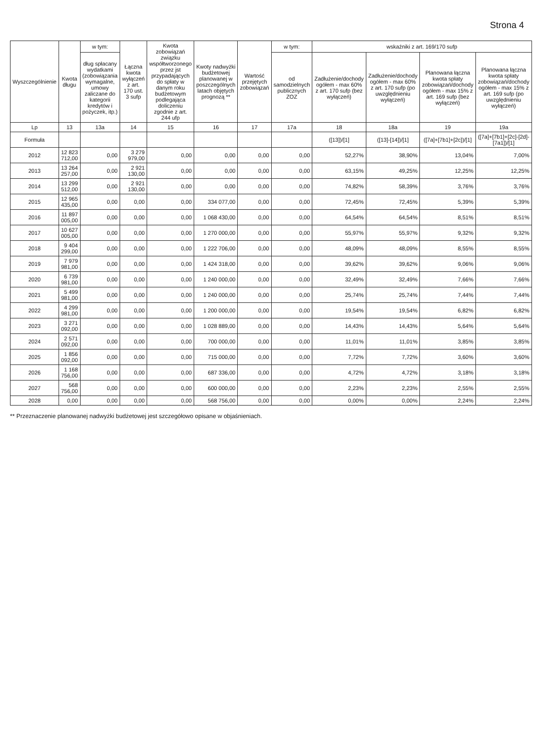Strona 4
| Wyszczególnienie | Kwota długu | w tym: | Łączna kwota wyłączeń z art. 170 ust. 3 sufp | Kwota zobowiązań związku współtworzonego przez jst przypadających do spłaty w danym roku budżetowym podlegająca doliczeniu zgodnie z art. 244 ufp | Kwoty nadwyżki budżetowej planowanej w poszczególnych latach objętych prognozą ** | Wartość przejętych zobowiązań | w tym: | wskaźniki z art. 169/170 sufp | | | |
| --- | --- | --- | --- | --- | --- | --- | --- | --- | --- | --- | --- |
| | | dług spłacany wydatkami (zobowiązania wymagalne, umowy zaliczane do kategorii kredytów i pożyczek, itp.) | | | | | od samodzielnych publicznych ZOZ | Zadłużenie/dochody ogółem - max 60% z art. 170 sufp (bez wyłączeń) | Zadłużenie/dochody ogółem - max 60% z art. 170 sufp (po uwzględnieniu wyłączeń) | Planowana łączna kwota spłaty zobowiązań/dochody ogółem - max 15% z art. 169 sufp (bez wyłączeń) | Planowana łączna kwota spłaty zobowiązań/dochody ogółem - max 15% z art. 169 sufp (po uwzględnieniu wyłączeń) |
| Lp | 13 | 13a | 14 | 15 | 16 | 17 | 17a | 18 | 18a | 19 | 19a |
| Formuła | | | | | | | | ([13])/[1] | ([13]-[14])/[1] | ([7a]+[7b1]+[2c])/[1] | ([7a]+[7b1]+[2c]-[2d]-[7a1])/[1] |
| 2012 | 12 823 712,00 | 0,00 | 3 279 979,00 | 0,00 | 0,00 | 0,00 | 0,00 | 52,27% | 38,90% | 13,04% | 7,00% |
| 2013 | 13 264 257,00 | 0,00 | 2 921 130,00 | 0,00 | 0,00 | 0,00 | 0,00 | 63,15% | 49,25% | 12,25% | 12,25% |
| 2014 | 13 299 512,00 | 0,00 | 2 921 130,00 | 0,00 | 0,00 | 0,00 | 0,00 | 74,82% | 58,39% | 3,76% | 3,76% |
| 2015 | 12 965 435,00 | 0,00 | 0,00 | 0,00 | 334 077,00 | 0,00 | 0,00 | 72,45% | 72,45% | 5,39% | 5,39% |
| 2016 | 11 897 005,00 | 0,00 | 0,00 | 0,00 | 1 068 430,00 | 0,00 | 0,00 | 64,54% | 64,54% | 8,51% | 8,51% |
| 2017 | 10 627 005,00 | 0,00 | 0,00 | 0,00 | 1 270 000,00 | 0,00 | 0,00 | 55,97% | 55,97% | 9,32% | 9,32% |
| 2018 | 9 404 299,00 | 0,00 | 0,00 | 0,00 | 1 222 706,00 | 0,00 | 0,00 | 48,09% | 48,09% | 8,55% | 8,55% |
| 2019 | 7 979 981,00 | 0,00 | 0,00 | 0,00 | 1 424 318,00 | 0,00 | 0,00 | 39,62% | 39,62% | 9,06% | 9,06% |
| 2020 | 6 739 981,00 | 0,00 | 0,00 | 0,00 | 1 240 000,00 | 0,00 | 0,00 | 32,49% | 32,49% | 7,66% | 7,66% |
| 2021 | 5 499 981,00 | 0,00 | 0,00 | 0,00 | 1 240 000,00 | 0,00 | 0,00 | 25,74% | 25,74% | 7,44% | 7,44% |
| 2022 | 4 299 981,00 | 0,00 | 0,00 | 0,00 | 1 200 000,00 | 0,00 | 0,00 | 19,54% | 19,54% | 6,82% | 6,82% |
| 2023 | 3 271 092,00 | 0,00 | 0,00 | 0,00 | 1 028 889,00 | 0,00 | 0,00 | 14,43% | 14,43% | 5,64% | 5,64% |
| 2024 | 2 571 092,00 | 0,00 | 0,00 | 0,00 | 700 000,00 | 0,00 | 0,00 | 11,01% | 11,01% | 3,85% | 3,85% |
| 2025 | 1 856 092,00 | 0,00 | 0,00 | 0,00 | 715 000,00 | 0,00 | 0,00 | 7,72% | 7,72% | 3,60% | 3,60% |
| 2026 | 1 168 756,00 | 0,00 | 0,00 | 0,00 | 687 336,00 | 0,00 | 0,00 | 4,72% | 4,72% | 3,18% | 3,18% |
| 2027 | 568 756,00 | 0,00 | 0,00 | 0,00 | 600 000,00 | 0,00 | 0,00 | 2,23% | 2,23% | 2,55% | 2,55% |
| 2028 | 0,00 | 0,00 | 0,00 | 0,00 | 568 756,00 | 0,00 | 0,00 | 0,00% | 0,00% | 2,24% | 2,24% |
** Przeznaczenie planowanej nadwyżki budżetowej jest szczegółowo opisane w objaśnieniach.